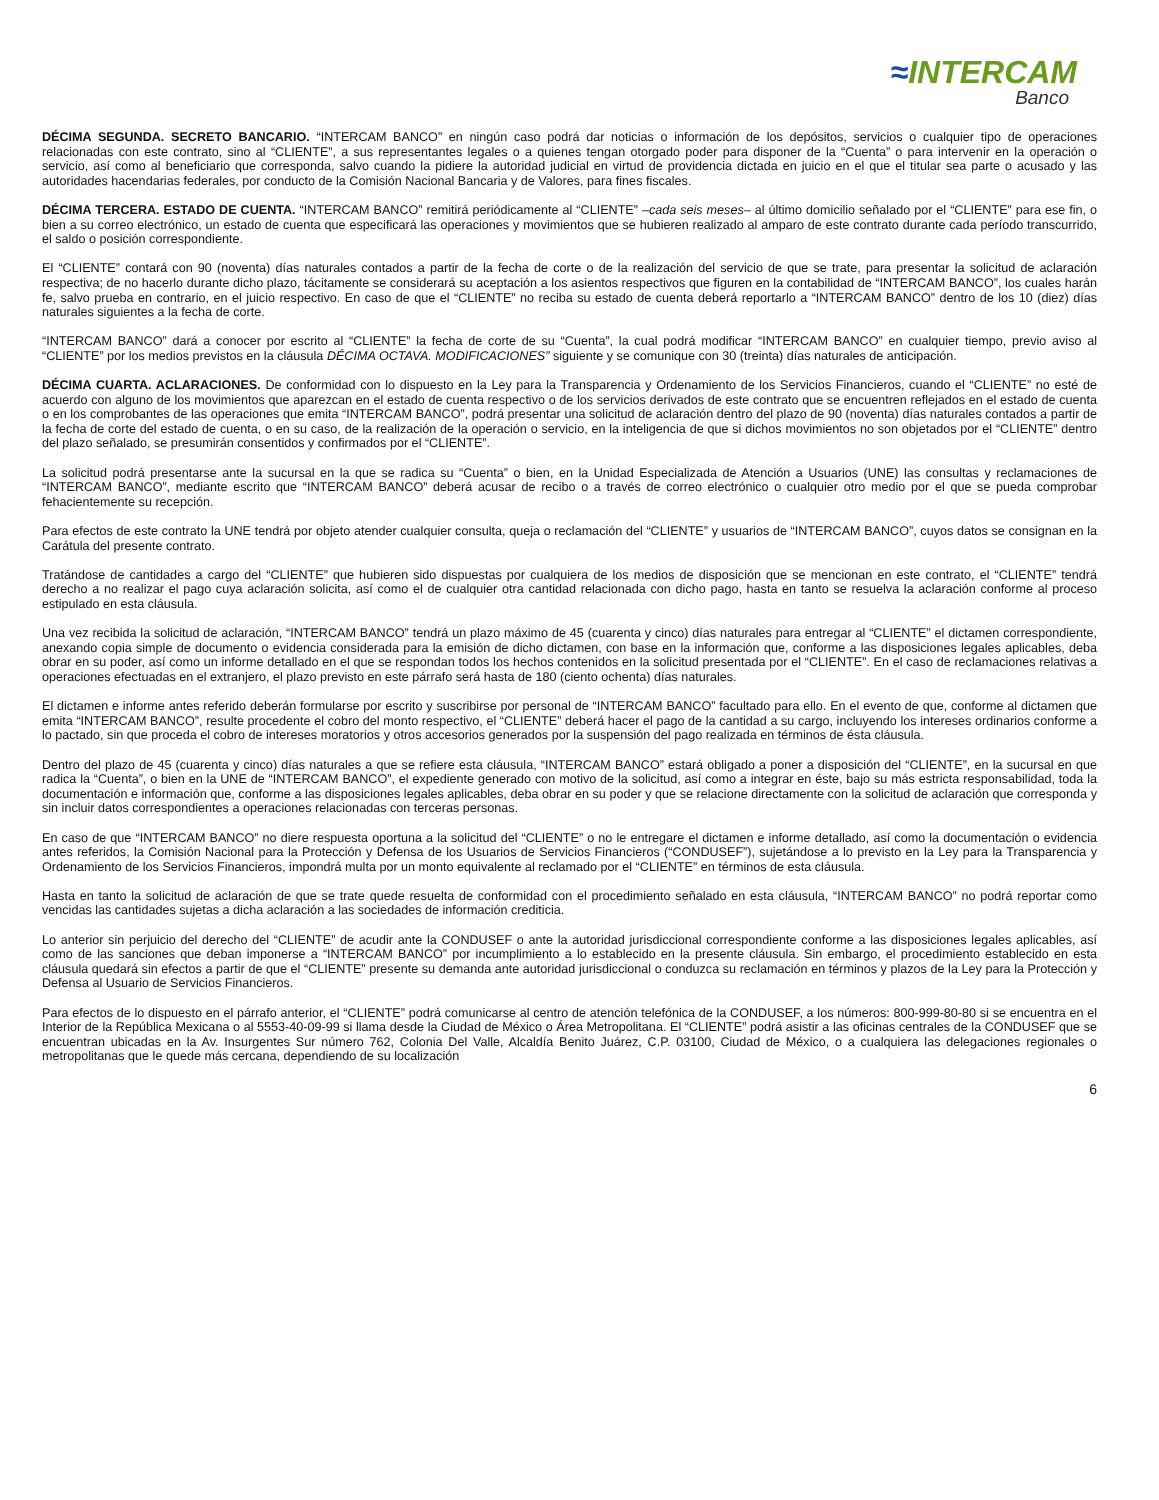≈INTERCAM
Banco
DÉCIMA SEGUNDA. SECRETO BANCARIO. “INTERCAM BANCO” en ningún caso podrá dar noticias o información de los depósitos, servicios o cualquier tipo de operaciones relacionadas con este contrato, sino al “CLIENTE”, a sus representantes legales o a quienes tengan otorgado poder para disponer de la “Cuenta” o para intervenir en la operación o servicio, así como al beneficiario que corresponda, salvo cuando la pidiere la autoridad judicial en virtud de providencia dictada en juicio en el que el titular sea parte o acusado y las autoridades hacendarias federales, por conducto de la Comisión Nacional Bancaria y de Valores, para fines fiscales.
DÉCIMA TERCERA. ESTADO DE CUENTA. “INTERCAM BANCO” remitirá periódicamente al “CLIENTE” –cada seis meses– al último domicilio señalado por el “CLIENTE” para ese fin, o bien a su correo electrónico, un estado de cuenta que especificará las operaciones y movimientos que se hubieren realizado al amparo de este contrato durante cada período transcurrido, el saldo o posición correspondiente.
El “CLIENTE” contará con 90 (noventa) días naturales contados a partir de la fecha de corte o de la realización del servicio de que se trate, para presentar la solicitud de aclaración respectiva; de no hacerlo durante dicho plazo, tácitamente se considerará su aceptación a los asientos respectivos que figuren en la contabilidad de “INTERCAM BANCO”, los cuales harán fe, salvo prueba en contrario, en el juicio respectivo. En caso de que el “CLIENTE” no reciba su estado de cuenta deberá reportarlo a “INTERCAM BANCO” dentro de los 10 (diez) días naturales siguientes a la fecha de corte.
“INTERCAM BANCO” dará a conocer por escrito al “CLIENTE” la fecha de corte de su “Cuenta”, la cual podrá modificar “INTERCAM BANCO” en cualquier tiempo, previo aviso al “CLIENTE” por los medios previstos en la cláusula DÉCIMA OCTAVA. MODIFICACIONES” siguiente y se comunique con 30 (treinta) días naturales de anticipación.
DÉCIMA CUARTA. ACLARACIONES. De conformidad con lo dispuesto en la Ley para la Transparencia y Ordenamiento de los Servicios Financieros, cuando el “CLIENTE” no esté de acuerdo con alguno de los movimientos que aparezcan en el estado de cuenta respectivo o de los servicios derivados de este contrato que se encuentren reflejados en el estado de cuenta o en los comprobantes de las operaciones que emita “INTERCAM BANCO”, podrá presentar una solicitud de aclaración dentro del plazo de 90 (noventa) días naturales contados a partir de la fecha de corte del estado de cuenta, o en su caso, de la realización de la operación o servicio, en la inteligencia de que si dichos movimientos no son objetados por el “CLIENTE” dentro del plazo señalado, se presumirán consentidos y confirmados por el “CLIENTE”.
La solicitud podrá presentarse ante la sucursal en la que se radica su “Cuenta” o bien, en la Unidad Especializada de Atención a Usuarios (UNE) las consultas y reclamaciones de “INTERCAM BANCO”, mediante escrito que “INTERCAM BANCO” deberá acusar de recibo o a través de correo electrónico o cualquier otro medio por el que se pueda comprobar fehacientemente su recepción.
Para efectos de este contrato la UNE tendrá por objeto atender cualquier consulta, queja o reclamación del “CLIENTE” y usuarios de “INTERCAM BANCO”, cuyos datos se consignan en la Carátula del presente contrato.
Tratándose de cantidades a cargo del “CLIENTE” que hubieren sido dispuestas por cualquiera de los medios de disposición que se mencionan en este contrato, el “CLIENTE” tendrá derecho a no realizar el pago cuya aclaración solicita, así como el de cualquier otra cantidad relacionada con dicho pago, hasta en tanto se resuelva la aclaración conforme al proceso estipulado en esta cláusula.
Una vez recibida la solicitud de aclaración, “INTERCAM BANCO” tendrá un plazo máximo de 45 (cuarenta y cinco) días naturales para entregar al “CLIENTE” el dictamen correspondiente, anexando copia simple de documento o evidencia considerada para la emisión de dicho dictamen, con base en la información que, conforme a las disposiciones legales aplicables, deba obrar en su poder, así como un informe detallado en el que se respondan todos los hechos contenidos en la solicitud presentada por el “CLIENTE”. En el caso de reclamaciones relativas a operaciones efectuadas en el extranjero, el plazo previsto en este párrafo será hasta de 180 (ciento ochenta) días naturales.
El dictamen e informe antes referido deberán formularse por escrito y suscribirse por personal de “INTERCAM BANCO” facultado para ello. En el evento de que, conforme al dictamen que emita “INTERCAM BANCO”, resulte procedente el cobro del monto respectivo, el “CLIENTE” deberá hacer el pago de la cantidad a su cargo, incluyendo los intereses ordinarios conforme a lo pactado, sin que proceda el cobro de intereses moratorios y otros accesorios generados por la suspensión del pago realizada en términos de ésta cláusula.
Dentro del plazo de 45 (cuarenta y cinco) días naturales a que se refiere esta cláusula, “INTERCAM BANCO” estará obligado a poner a disposición del “CLIENTE”, en la sucursal en que radica la “Cuenta”, o bien en la UNE de “INTERCAM BANCO”, el expediente generado con motivo de la solicitud, así como a integrar en éste, bajo su más estricta responsabilidad, toda la documentación e información que, conforme a las disposiciones legales aplicables, deba obrar en su poder y que se relacione directamente con la solicitud de aclaración que corresponda y sin incluir datos correspondientes a operaciones relacionadas con terceras personas.
En caso de que “INTERCAM BANCO” no diere respuesta oportuna a la solicitud del “CLIENTE” o no le entregare el dictamen e informe detallado, así como la documentación o evidencia antes referidos, la Comisión Nacional para la Protección y Defensa de los Usuarios de Servicios Financieros (“CONDUSEF”), sujetándose a lo previsto en la Ley para la Transparencia y Ordenamiento de los Servicios Financieros, impondrá multa por un monto equivalente al reclamado por el “CLIENTE” en términos de esta cláusula.
Hasta en tanto la solicitud de aclaración de que se trate quede resuelta de conformidad con el procedimiento señalado en esta cláusula, “INTERCAM BANCO” no podrá reportar como vencidas las cantidades sujetas a dicha aclaración a las sociedades de información crediticia.
Lo anterior sin perjuicio del derecho del “CLIENTE” de acudir ante la CONDUSEF o ante la autoridad jurisdiccional correspondiente conforme a las disposiciones legales aplicables, así como de las sanciones que deban imponerse a “INTERCAM BANCO” por incumplimiento a lo establecido en la presente cláusula. Sin embargo, el procedimiento establecido en esta cláusula quedará sin efectos a partir de que el “CLIENTE” presente su demanda ante autoridad jurisdiccional o conduzca su reclamación en términos y plazos de la Ley para la Protección y Defensa al Usuario de Servicios Financieros.
Para efectos de lo dispuesto en el párrafo anterior, el “CLIENTE” podrá comunicarse al centro de atención telefónica de la CONDUSEF, a los números: 800-999-80-80 si se encuentra en el Interior de la República Mexicana o al 5553-40-09-99 si llama desde la Ciudad de México o Área Metropolitana. El “CLIENTE” podrá asistir a las oficinas centrales de la CONDUSEF que se encuentran ubicadas en la Av. Insurgentes Sur número 762, Colonia Del Valle, Alcaldía Benito Juárez, C.P. 03100, Ciudad de México, o a cualquiera las delegaciones regionales o metropolitanas que le quede más cercana, dependiendo de su localización
6